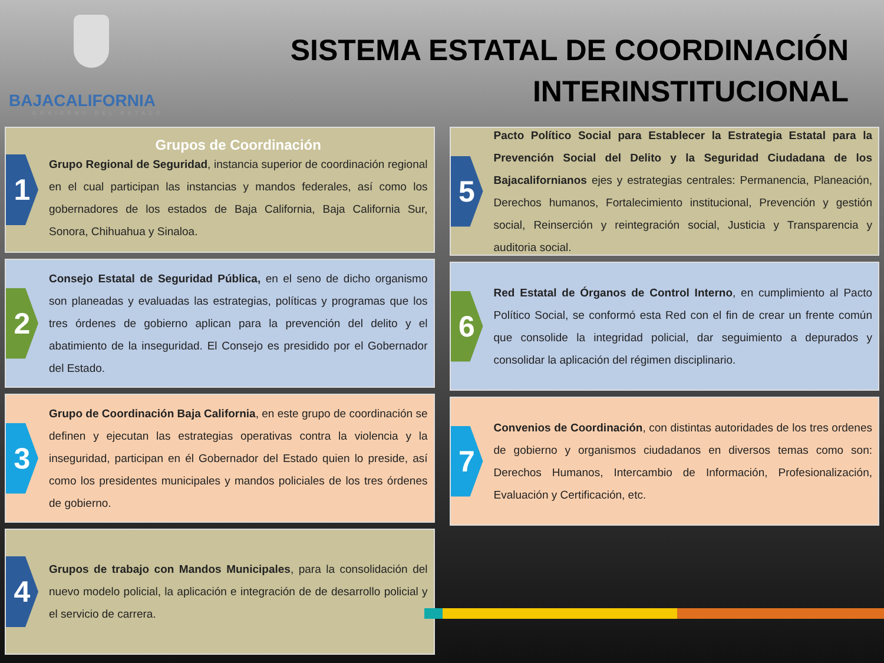BAJACALIFORNIA
GOBIERNO DEL ESTADO
SISTEMA ESTATAL DE COORDINACIÓN
INTERINSTITUCIONAL
1
Grupos de Coordinación
Grupo Regional de Seguridad, instancia superior de coordinación regional en el cual participan las instancias y mandos federales, así como los gobernadores de los estados de Baja California, Baja California Sur, Sonora, Chihuahua y Sinaloa.
2
Consejo Estatal de Seguridad Pública, en el seno de dicho organismo son planeadas y evaluadas las estrategias, políticas y programas que los tres órdenes de gobierno aplican para la prevención del delito y el abatimiento de la inseguridad. El Consejo es presidido por el Gobernador del Estado.
3
Grupo de Coordinación Baja California, en este grupo de coordinación se definen y ejecutan las estrategias operativas contra la violencia y la inseguridad, participan en él Gobernador del Estado quien lo preside, así como los presidentes municipales y mandos policiales de los tres órdenes de gobierno.
4
Grupos de trabajo con Mandos Municipales, para la consolidación del nuevo modelo policial, la aplicación e integración de de desarrollo policial y el servicio de carrera.
5
Pacto Político Social para Establecer la Estrategia Estatal para la Prevención Social del Delito y la Seguridad Ciudadana de los Bajacalifornianos ejes y estrategias centrales: Permanencia, Planeación, Derechos humanos, Fortalecimiento institucional, Prevención y gestión social, Reinserción y reintegración social, Justicia y Transparencia y auditoria social.
6
Red Estatal de Órganos de Control Interno, en cumplimiento al Pacto Político Social, se conformó esta Red con el fin de crear un frente común que consolide la integridad policial, dar seguimiento a depurados y consolidar la aplicación del régimen disciplinario.
7
Convenios de Coordinación, con distintas autoridades de los tres ordenes de gobierno y organismos ciudadanos en diversos temas como son: Derechos Humanos, Intercambio de Información, Profesionalización, Evaluación y Certificación, etc.